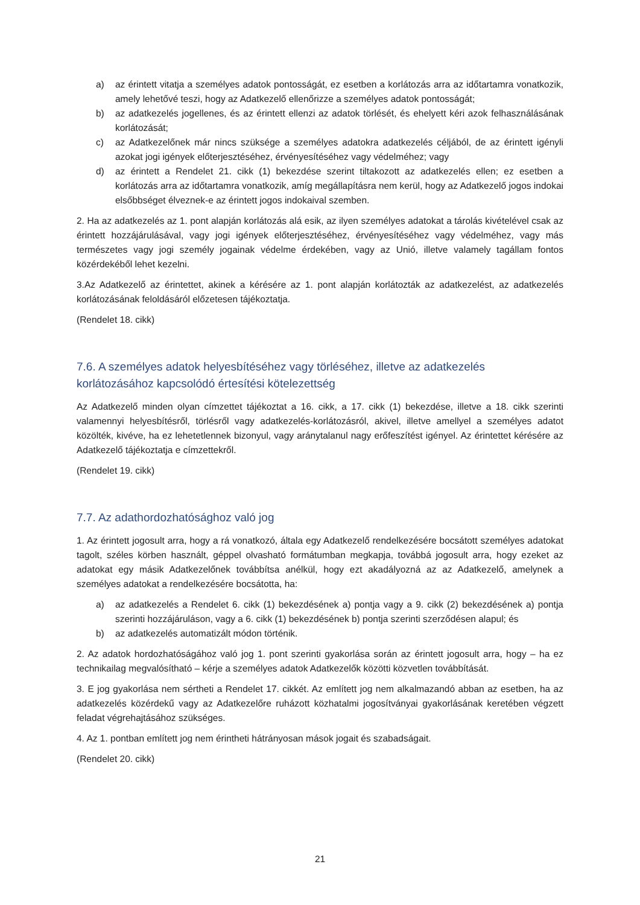a) az érintett vitatja a személyes adatok pontosságát, ez esetben a korlátozás arra az időtartamra vonatkozik, amely lehetővé teszi, hogy az Adatkezelő ellenőrizze a személyes adatok pontosságát;
b) az adatkezelés jogellenes, és az érintett ellenzi az adatok törlését, és ehelyett kéri azok felhasználásának korlátozását;
c) az Adatkezelőnek már nincs szüksége a személyes adatokra adatkezelés céljából, de az érintett igényli azokat jogi igények előterjesztéséhez, érvényesítéséhez vagy védelméhez; vagy
d) az érintett a Rendelet 21. cikk (1) bekezdése szerint tiltakozott az adatkezelés ellen; ez esetben a korlátozás arra az időtartamra vonatkozik, amíg megállapításra nem kerül, hogy az Adatkezelő jogos indokai elsőbbséget élveznek-e az érintett jogos indokaival szemben.
2. Ha az adatkezelés az 1. pont alapján korlátozás alá esik, az ilyen személyes adatokat a tárolás kivételével csak az érintett hozzájárulásával, vagy jogi igények előterjesztéséhez, érvényesítéséhez vagy védelméhez, vagy más természetes vagy jogi személy jogainak védelme érdekében, vagy az Unió, illetve valamely tagállam fontos közérdekéből lehet kezelni.
3.Az Adatkezelő az érintettet, akinek a kérésére az 1. pont alapján korlátozták az adatkezelést, az adatkezelés korlátozásának feloldásáról előzetesen tájékoztatja.
(Rendelet 18. cikk)
7.6. A személyes adatok helyesbítéséhez vagy törléséhez, illetve az adatkezelés korlátozásához kapcsolódó értesítési kötelezettség
Az Adatkezelő minden olyan címzettet tájékoztat a 16. cikk, a 17. cikk (1) bekezdése, illetve a 18. cikk szerinti valamennyi helyesbítésről, törlésről vagy adatkezelés-korlátozásról, akivel, illetve amellyel a személyes adatot közölték, kivéve, ha ez lehetetlennek bizonyul, vagy aránytalanul nagy erőfeszítést igényel. Az érintettet kérésére az Adatkezelő tájékoztatja e címzettekről.
(Rendelet 19. cikk)
7.7. Az adathordozhatósághoz való jog
1. Az érintett jogosult arra, hogy a rá vonatkozó, általa egy Adatkezelő rendelkezésére bocsátott személyes adatokat tagolt, széles körben használt, géppel olvasható formátumban megkapja, továbbá jogosult arra, hogy ezeket az adatokat egy másik Adatkezelőnek továbbítsa anélkül, hogy ezt akadályozná az az Adatkezelő, amelynek a személyes adatokat a rendelkezésére bocsátotta, ha:
a) az adatkezelés a Rendelet 6. cikk (1) bekezdésének a) pontja vagy a 9. cikk (2) bekezdésének a) pontja szerinti hozzájáruláson, vagy a 6. cikk (1) bekezdésének b) pontja szerinti szerződésen alapul; és
b) az adatkezelés automatizált módon történik.
2. Az adatok hordozhatóságához való jog 1. pont szerinti gyakorlása során az érintett jogosult arra, hogy – ha ez technikailag megvalósítható – kérje a személyes adatok Adatkezelők közötti közvetlen továbbítását.
3. E jog gyakorlása nem sértheti a Rendelet 17. cikkét. Az említett jog nem alkalmazandó abban az esetben, ha az adatkezelés közérdekű vagy az Adatkezelőre ruházott közhatalmi jogosítványai gyakorlásának keretében végzett feladat végrehajtásához szükséges.
4. Az 1. pontban említett jog nem érintheti hátrányosan mások jogait és szabadságait.
(Rendelet 20. cikk)
21